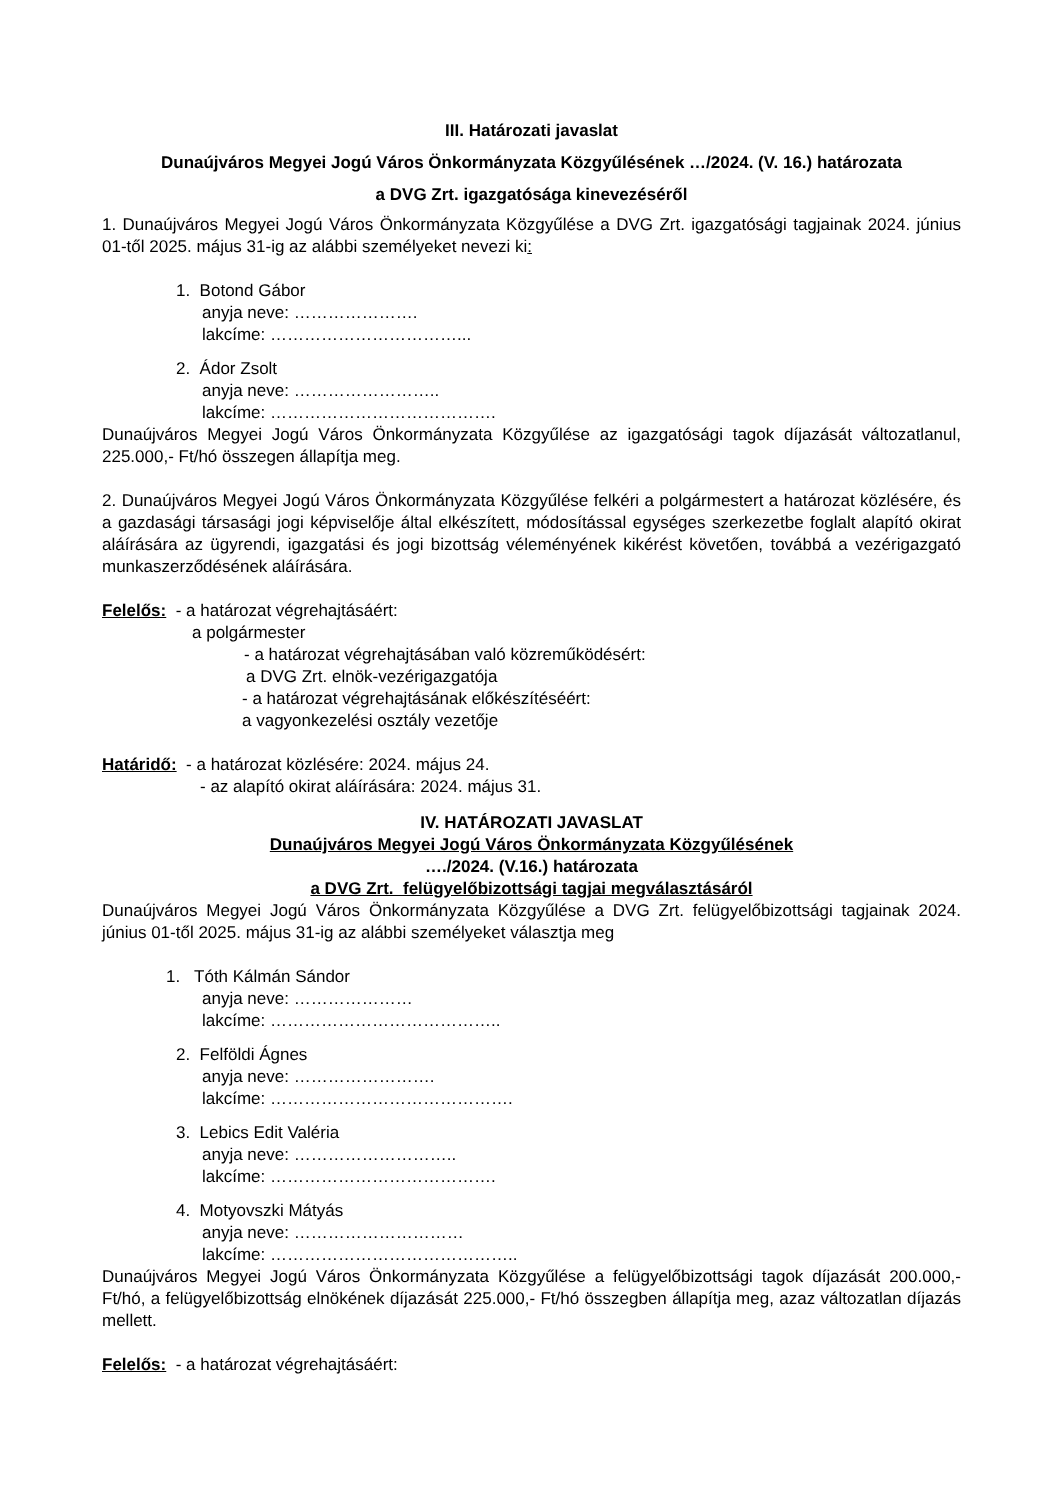III. Határozati javaslat
Dunaújváros Megyei Jogú Város Önkormányzata Közgyűlésének …/2024. (V. 16.) határozata
a DVG Zrt. igazgatósága kinevezéséről
1. Dunaújváros Megyei Jogú Város Önkormányzata Közgyűlése a DVG Zrt. igazgatósági tagjainak 2024. június 01-től 2025. május 31-ig az alábbi személyeket nevezi ki:
1. Botond Gábor
anyja neve: ………………….
lakcíme: ……………………………...
2. Ádor Zsolt
anyja neve: ……………………..
lakcíme: ………………………………….
Dunaújváros Megyei Jogú Város Önkormányzata Közgyűlése az igazgatósági tagok díjazását változatlanul, 225.000,- Ft/hó összegen állapítja meg.
2. Dunaújváros Megyei Jogú Város Önkormányzata Közgyűlése felkéri a polgármestert a határozat közlésére, és a gazdasági társasági jogi képviselője által elkészített, módosítással egységes szerkezetbe foglalt alapító okirat aláírására az ügyrendi, igazgatási és jogi bizottság véleményének kikérést követően, továbbá a vezérigazgató munkaszerződésének aláírására.
Felelős: - a határozat végrehajtásáért:
a polgármester
- a határozat végrehajtásában való közreműködésért:
a DVG Zrt. elnök-vezérigazgatója
- a határozat végrehajtásának előkészítéséért:
a vagyonkezelési osztály vezetője
Határidő: - a határozat közlésére: 2024. május 24.
- az alapító okirat aláírására: 2024. május 31.
IV. HATÁROZATI JAVASLAT
Dunaújváros Megyei Jogú Város Önkormányzata Közgyűlésének
…./2024. (V.16.) határozata
a DVG Zrt. felügyelőbizottsági tagjai megválasztásáról
Dunaújváros Megyei Jogú Város Önkormányzata Közgyűlése a DVG Zrt. felügyelőbizottsági tagjainak 2024. június 01-től 2025. május 31-ig az alábbi személyeket választja meg
1. Tóth Kálmán Sándor
anyja neve: …………………
lakcíme: …………………………………..
2. Felföldi Ágnes
anyja neve: …………………….
lakcíme: …………………………………….
3. Lebics Edit Valéria
anyja neve: ………………………..
lakcíme: ………………………………….
4. Motyovszki Mátyás
anyja neve: …………………………
lakcíme: ……………………………………..
Dunaújváros Megyei Jogú Város Önkormányzata Közgyűlése a felügyelőbizottsági tagok díjazását 200.000,- Ft/hó, a felügyelőbizottság elnökének díjazását 225.000,- Ft/hó összegben állapítja meg, azaz változatlan díjazás mellett.
Felelős: - a határozat végrehajtásáért: